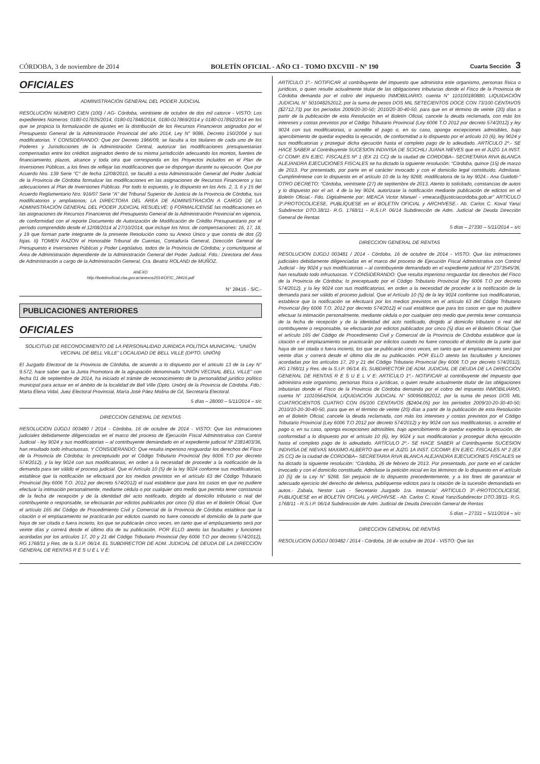CÓRDOBA, 3 de noviembre de 2014 BOLETÍN OFICIAL - AÑO CI - TOMO DXCVIII - Nº 190 Cuarta Sección 3
OFICIALES
ADMINISTRACIÓN GENERAL DEL PODER JUDICIAL
RESOLUCIÓN NÚMERO CIEN (100) / AG- Córdoba, veintisiete de octubre de dos mil catorce - VISTO: Los expedientes Números: 0180-017835/2014, 0180-017848/2014, 0180-017869/2014 y 0180-017892/2014 en los que se propicia la formalización de ajustes en la distribución de los Recursos Financieros asignados por el Presupuesto General de la Administración Provincial del año 2014, Ley N° 9086, Decreto 150/2004 y sus modificatorias. Y CONSIDERANDO: Que por Decreto 1966/09, se faculta a los titulares de cada uno de los Poderes y Jurisdicciones de la Administración Central, autorizar las modificaciones presupuestarias compensadas entre los créditos asignados dentro de su misma jurisdicción adecuando los montos, fuentes de financiamiento, plazos, alcance y toda otra que corresponda en los Proyectos incluidos en el Plan de Inversiones Públicas, a los fines de reflejar las modificaciones que se dispongan durante su ejecución. Que por Acuerdo Nro. 139 Serie "C" de fecha 12/08/2010, se facultó a esta Administración General del Poder Judicial de la Provincia de Córdoba formalizar las modificaciones en las asignaciones de Recursos Financieros y las adecuaciones al Plan de Inversiones Públicas. Por todo lo expuesto, y lo dispuesto en los Arts. 2, 3, 6 y 15 del Acuerdo Reglamentario Nro. 916/07 Serie "A" del Tribunal Superior de Justicia de la Provincia de Córdoba, sus modificatorios y ampliatorios; LA DIRECTORA DEL ÁREA DE ADMINISTRACIÓN A CARGO DE LA ADMINISTRACIÓN GENERAL DEL PODER JUDICIAL RESUELVE: I) FORMALÍCENSE las modificaciones en las asignaciones de Recursos Financieros del Presupuesto General de la Administración Provincial en vigencia, de conformidad con el reporte Documento de Autorización de Modificación de Crédito Presupuestario por el período comprendido desde el 12/08/2014 al 27/10/2014, que incluye los Nros. de compensaciones: 16, 17, 18, y 19 que forman parte integrante de la presente Resolución como su Anexo Único y que consta de dos (2) fojas. II) TOMEN RAZON el Honorable Tribunal de Cuentas, Contaduría General, Dirección General de Presupuesto e Inversiones Públicas y Poder Legislativo, todos de la Provincia de Córdoba; y comuníquese al Área de Administración dependiente de la Administración General del Poder Judicial. Fdo.: Directora del Área de Administración a cargo de la Administración General, Cra. Beatriz ROLAND de MUÑOZ.
ANEXO
http://boletinoficial.cba.gov.ar/anexos2014/OFIC_28416.pdf
N° 28416 - S/C.-
PUBLICACIONES ANTERIORES
OFICIALES
SOLICITUD DE RECONOCIMIENTO DE LA PERSONALIDAD JURÍDICA POLÍTICA MUNICIPAL: “UNIÓN VECINAL DE BELL VILLE” LOCALIDAD DE BELL VILLE (DPTO. UNIÓN)
El Juzgado Electoral de la Provincia de Córdoba, de acuerdo a lo dispuesto por el articulo 13 de la Ley N° 9.572, hace saber que la Junta Promotora de la agrupación denominada “UNIÓN VECINAL BELL VILLE” con fecha 01 de septiembre de 2014, ha iniciado el trámite de reconocimiento de la personalidad jurídico político municipal para actuar en el ámbito de la localidad de Bell Ville (Dpto. Unión) de la Provincia de Córdoba. Fdo.: Marta Elena Vidal, Juez Electoral Provincial, María José Páez Molina de Gil, Secretaría Electoral.
5 días – 28000 – 5/11/2014 – s/c
DIRECCION GENERAL DE RENTAS
RESOLUCION DJGDJ 003480 / 2014 - Córdoba, 16 de octubre de 2014 - VISTO: Que las intimaciones judiciales debidamente diligenciadas en el marco del proceso de Ejecución Fiscal Administrativa con Control Judicial - ley 9024 y sus modificatorias – al contribuyente demandado en el expediente judicial Nº 2381403/36, han resultado todo infructuosas. Y CONSIDERANDO: Que resulta imperioso resguardar los derechos del Fisco de la Provincia de Córdoba; lo preceptuado por el Código Tributario Provincial (ley 6006 T.O por decreto 574/2012), y la ley 9024 con sus modificatorias, en orden a la necesidad de proceder a la notificación de la demanda para ser válido el proceso judicial. Que el Artículo 10 (5) de la ley 9024 conforme sus modificatorias, establece que la notificación se efectuará por los medios previstos en el artículo 63 del Código Tributario Provincial (ley 6006 T.O. 2012 por decreto 574/2012) el cual establece que para los casos en que no pudiere efectuar la intimación personalmente, mediante cédula o por cualquier otro medio que permita tener constancia de la fecha de recepción y de la identidad del acto notificado, dirigido al domicilio tributario o real del contribuyente o responsable, se efectuarán por edictos publicados por cinco (5) días en el Boletín Oficial. Que el artículo 165 del Código de Procedimiento Civil y Comercial de la Provincia de Córdoba establece que la citación o el emplazamiento se practicarán por edictos cuando no fuere conocido el domicilio de la parte que haya de ser citada o fuera incierto, los que se publicarán cinco veces, en tanto que el emplazamiento será por veinte días y correrá desde el último día de su publicación. POR ELLO atento las facultades y funciones acordadas por los artículos 17, 20 y 21 del Código Tributario Provincial (ley 6006 T.O por decreto 574/2012), RG 1768/11 y Res. de la S.I.P. 06/14. EL SUBDIRECTOR DE ADM. JUDICIAL DE DEUDA DE LA DIRECCIÓN GENERAL DE RENTAS R E S U E L V E:
ARTÍCULO 1º.- NOTIFICAR al contribuyente del Impuesto que administra este organismo, personas física o jurídicas, o quien resulte actualmente titular de las obligaciones tributarias donde el Fisco de la Provincia de Córdoba demanda por el cobro del impuesto INMOBILIARIO, cuenta N° 110100180880, LIQUIDACIÓN JUDICIAL N° 501048252012, por la suma de pesos DOS MIL SETECIENTOS DOCE CON 73/100 CENTAVOS ($2712,73) por los períodos 2009/20-30-50; 2010/20-30-40-50, para que en el término de veinte (20) días a partir de la publicación de esta Resolución en el Boletín Oficial, cancele la deuda reclamada, con más los intereses y costas previstos por el Código Tributario Provincial (Ley 6006 T.O 2012 por decreto 574/2012) y ley 9024 con sus modificatorias, o acredite el pago o, en su caso, oponga excepciones admisibles, bajo apercibimiento de quedar expedita la ejecución, de conformidad a lo dispuesto por el artículo 10 (6), ley 9024 y sus modificatorias y proseguir dicha ejecución hasta el completo pago de lo adeudado. ARTÍCULO 2º.- SE HACE SABER al Contribuyente SUCESION INDIVISA DE SCICHILI JUANA NIEVES que en el JUZG 1A INST. C/ COMP. EN EJEC. FISCALES Nº 1 (EX 21 CC) de la ciudad de CORDOBA– SECRETARIA RIVA BLANCA ALEJANDRA EJECUCIONES FISCALES se ha dictado la siguiente resolución: “Córdoba, quince (15) de marzo de 2013. Por presentado, por parte en el carácter invocado y con el domicilio legal constituído. Admítase. Cumpliméntese con lo dispuesto en el artículo 10 de la ley 9268, modificatoria de la ley 9024.- Ana Guidotti-” OTRO DECRETO: “Córdoba, veintisiete (27) de septiembre de 2013. Atento lo solicitado, constancias de autos y lo dispuesto por el art. 4 de la ley 9024, autorízase la notificación mediante publicación de edictos en el Boletín Oficial.- Fdo. Digitalmente por: MEACA Victor Manuel - vmeaca@justiciacordoba.gob.ar” ARTÍCULO 3º.PROTOCOLÍCESE, PUBLÍQUESE en el BOLETÍN OFICIAL y ARCHÍVESE.- Ab. Carlos C. Koval Yanzi Subdirector DTO.38/11- R.G. 1768/11 - R.S.I.P. 06/14 Subdirección de Adm. Judicial de Deuda Dirección General de Rentas
5 días – 27330 – 5/11/2014 – s/c
DIRECCION GENERAL DE RENTAS
RESOLUCION DJGDJ 003481 / 2014 - Córdoba, 16 de octubre de 2014 - VISTO: Que las intimaciones judiciales debidamente diligenciadas en el marco del proceso de Ejecución Fiscal Administrativa con Control Judicial - ley 9024 y sus modificatorias – al contribuyente demandado en el expediente judicial Nº 2373545/36, han resultado todo infructuosas. Y CONSIDERANDO: Que resulta imperioso resguardar los derechos del Fisco de la Provincia de Córdoba; lo preceptuado por el Código Tributario Provincial (ley 6006 T.O por decreto 574/2012), y la ley 9024 con sus modificatorias, en orden a la necesidad de proceder a la notificación de la demanda para ser válido el proceso judicial. Que el Artículo 10 (5) de la ley 9024 conforme sus modificatorias, establece que la notificación se efectuará por los medios previstos en el artículo 63 del Código Tributario Provincial (ley 6006 T.O. 2012 por decreto 574/2012) el cual establece que para los casos en que no pudiere efectuar la intimación personalmente, mediante cédula o por cualquier otro medio que permita tener constancia de la fecha de recepción y de la identidad del acto notificado, dirigido al domicilio tributario o real del contribuyente o responsable, se efectuarán por edictos publicados por cinco (5) días en el Boletín Oficial. Que el artículo 165 del Código de Procedimiento Civil y Comercial de la Provincia de Córdoba establece que la citación o el emplazamiento se practicarán por edictos cuando no fuere conocido el domicilio de la parte que haya de ser citada o fuera incierto, los que se publicarán cinco veces, en tanto que el emplazamiento será por veinte días y correrá desde el último día de su publicación. POR ELLO atento las facultades y funciones acordadas por los artículos 17, 20 y 21 del Código Tributario Provincial (ley 6006 T.O por decreto 574/2012), RG 1768/11 y Res. de la S.I.P. 06/14. EL SUBDIRECTOR DE ADM. JUDICIAL DE DEUDA DE LA DIRECCIÓN GENERAL DE RENTAS R E S U E L V E: ARTÍCULO 1º.- NOTIFICAR al contribuyente del Impuesto que administra este organismo, personas física o jurídicas, o quien resulte actualmente titular de las obligaciones tributarias donde el Fisco de la Provincia de Córdoba demanda por el cobro del impuesto INMOBILIARIO, cuenta N° 110105642504, LIQUIDACIÓN JUDICIAL N° 500950882012, por la suma de pesos DOS MIL CUATROCIENTOS CUATRO CON 05/100 CENTAVOS ($2404,05) por los períodos 2009/10-20-30-40-50; 2010/10-20-30-40-50, para que en el término de veinte (20) días a partir de la publicación de esta Resolución en el Boletín Oficial, cancele la deuda reclamada, con más los intereses y costas previstos por el Código Tributario Provincial (Ley 6006 T.O 2012 por decreto 574/2012) y ley 9024 con sus modificatorias, o acredite el pago o, en su caso, oponga excepciones admisibles, bajo apercibimiento de quedar expedita la ejecución, de conformidad a lo dispuesto por el artículo 10 (6), ley 9024 y sus modificatorias y proseguir dicha ejecución hasta el completo pago de lo adeudado. ARTÍCULO 2º.- SE HACE SABER al Contribuyente SUCESION INDIVISA DE NIEVAS MAXIMO ALBERTO que en el JUZG 1A INST. C/COMP. EN EJEC. FISCALES Nº 2 (EX 25 CC) de la ciudad de CORDOBA– SECRETARIA RIVA BLANCA ALEJANDRA EJECUCIONES FISCALES se ha dictado la siguiente resolución: “Córdoba, 26 de febrero de 2013. Por presentado, por parte en el carácter invocado y con el domicilio constituido. Admítase la petición inicial en los términos de lo dispuesto en el artículo 10 (5) de la Ley N° 9268. Sin perjuicio de lo dispuesto precedentemente, y a los fines de garantizar el adecuado ejercicio del derecho de defensa, publíquense edictos para la citación de la sucesión demandada en autos.- Zabala, Nestor Luis - Secretario Juzgado 1ra. Instancia” ARTÍCULO 3º.-PROTOCOLÍCESE, PUBLÍQUESE en el BOLETÍN OFICIAL y ARCHÍVSE.- Ab. Carlos C. Koval YanziSubdirector DTO.38/11- R.G. 1768/11 - R.S.I.P. 06/14 Subdirección de Adm. Judicial de Deuda Dirección General de Rentas
5 días – 27331 – 5/11/2014 – s/c
DIRECCION GENERAL DE RENTAS
RESOLUCION DJGDJ 003482 / 2014 - Córdoba, 16 de octubre de 2014 - VISTO: Que las